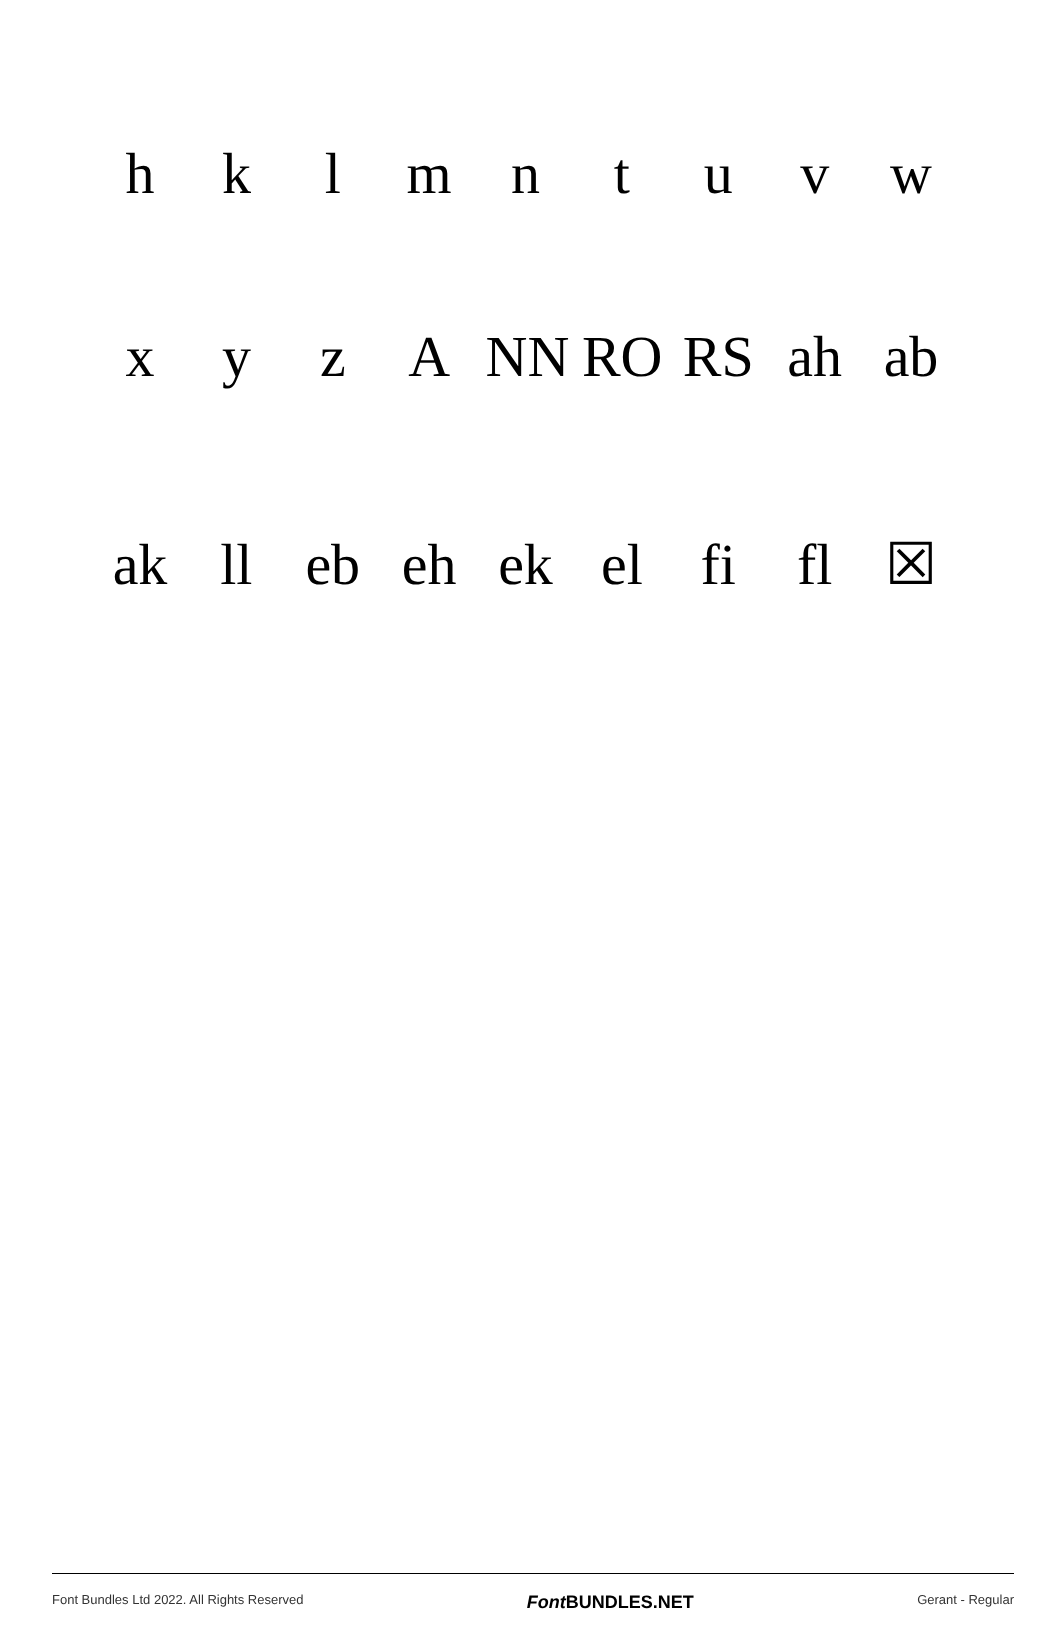hklmntuvw
xyzA NN RO RS ah ab
ak ll eb eh ek el fi fl ☒
Font Bundles Ltd 2022. All Rights Reserved Font BUNDLES.NET Gerant - Regular